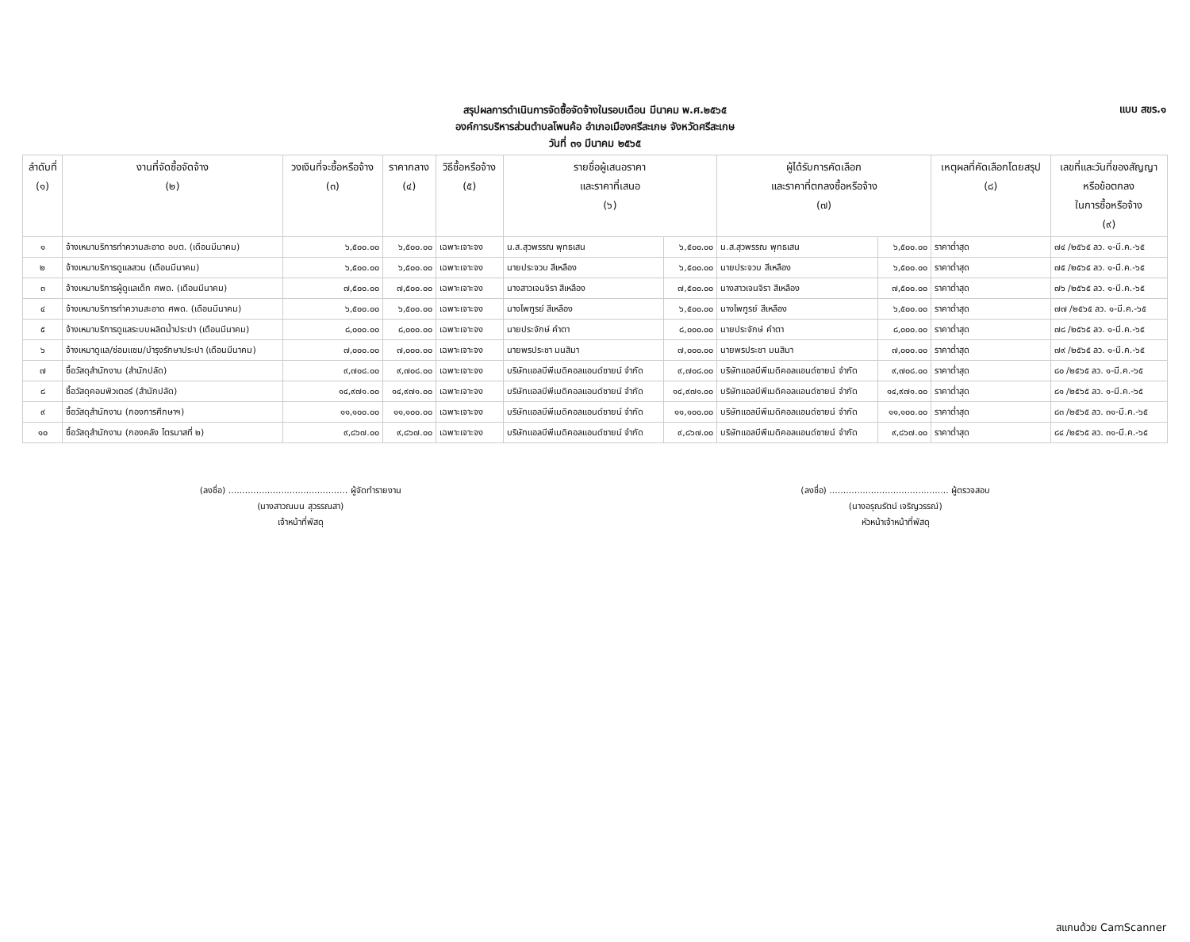สรุปผลการดำเนินการจัดซื้อจัดจ้างในรอบเดือน มีนาคม พ.ศ.๒๕๖๕
องค์การบริหารส่วนตำบลโพนค้อ อำเภอเมืองศรีสะเกษ จังหวัดศรีสะเกษ
วันที่ ๓๑ มีนาคม ๒๕๖๕
แบบ สขร.๑
| ลำดับที่ (๑) | งานที่จัดซื้อจัดจ้าง (๒) | วงเงินที่จะซื้อหรือจ้าง (๓) | ราคากลาง (๔) | วิธีซื้อหรือจ้าง (๕) | รายชื่อผู้เสนอราคา และราคาที่เสนอ (๖) | | ผู้ได้รับการคัดเลือก และราคาที่ตกลงซื้อหรือจ้าง (๗) | | เหตุผลที่คัดเลือกโดยสรุป (๘) | เลขที่และวันที่ของสัญญา หรือข้อตกลง ในการซื้อหรือจ้าง (๙) |
| --- | --- | --- | --- | --- | --- | --- | --- | --- | --- | --- |
| ๑ | จ้างเหมาบริการทำความสะอาด อบต. (เดือนมีนาคม) | ๖,๕๐๐.๐๐ | ๖,๕๐๐.๐๐ | เฉพาะเจาะจง | น.ส.สุวพรรณ พุทธเสน | ๖,๕๐๐.๐๐ | น.ส.สุวพรรณ พุทธเสน | ๖,๕๐๐.๐๐ | ราคาต่ำสุด | ๗๔ /๒๕๖๕ ลว. ๑-มี.ค.-๖๕ |
| ๒ | จ้างเหมาบริการดูแลสวน (เดือนมีนาคม) | ๖,๕๐๐.๐๐ | ๖,๕๐๐.๐๐ | เฉพาะเจาะจง | นายประจวบ สีเหลือง | ๖,๕๐๐.๐๐ | นายประจวบ สีเหลือง | ๖,๕๐๐.๐๐ | ราคาต่ำสุด | ๗๕ /๒๕๖๕ ลว. ๑-มี.ค.-๖๕ |
| ๓ | จ้างเหมาบริการผู้ดูแลเด็ก ศพด. (เดือนมีนาคม) | ๗,๕๐๐.๐๐ | ๗,๕๐๐.๐๐ | เฉพาะเจาะจง | นางสาวเจนจิรา สีเหลือง | ๗,๕๐๐.๐๐ | นางสาวเจนจิรา สีเหลือง | ๗,๕๐๐.๐๐ | ราคาต่ำสุด | ๗๖ /๒๕๖๕ ลว. ๑-มี.ค.-๖๕ |
| ๔ | จ้างเหมาบริการทำความสะอาด ศพด. (เดือนมีนาคม) | ๖,๕๐๐.๐๐ | ๖,๕๐๐.๐๐ | เฉพาะเจาะจง | นางไพฑูรย์ สีเหลือง | ๖,๕๐๐.๐๐ | นางไพฑูรย์ สีเหลือง | ๖,๕๐๐.๐๐ | ราคาต่ำสุด | ๗๗ /๒๕๖๕ ลว. ๑-มี.ค.-๖๕ |
| ๕ | จ้างเหมาบริการดูแลระบบผลิตน้ำประปา (เดือนมีนาคม) | ๘,๐๐๐.๐๐ | ๘,๐๐๐.๐๐ | เฉพาะเจาะจง | นายประจักษ์ คำตา | ๘,๐๐๐.๐๐ | นายประจักษ์ คำตา | ๘,๐๐๐.๐๐ | ราคาต่ำสุด | ๗๘ /๒๕๖๕ ลว. ๑-มี.ค.-๖๕ |
| ๖ | จ้างเหมาดูแล/ซ่อมแซม/บำรุงรักษาประปา (เดือนมีนาคม) | ๗,๐๐๐.๐๐ | ๗,๐๐๐.๐๐ | เฉพาะเจาะจง | นายพรประชา มนสิมา | ๗,๐๐๐.๐๐ | นายพรประชา มนสิมา | ๗,๐๐๐.๐๐ | ราคาต่ำสุด | ๗๙ /๒๕๖๕ ลว. ๑-มี.ค.-๖๕ |
| ๗ | ซื้อวัสดุสำนักงาน (สำนักปลัด) | ๙,๗๐๘.๐๐ | ๙,๗๐๘.๐๐ | เฉพาะเจาะจง | บริษัทแอลบีพีเมดิคอลแอนด์ซายน์ จำกัด | ๙,๗๐๘.๐๐ | บริษัทแอลบีพีเมดิคอลแอนด์ซายน์ จำกัด | ๙,๗๐๘.๐๐ | ราคาต่ำสุด | ๘๐ /๒๕๖๕ ลว. ๑-มี.ค.-๖๕ |
| ๘ | ซื้อวัสดุคอมพิวเตอร์ (สำนักปลัด) | ๑๔,๙๗๑.๐๐ | ๑๔,๙๗๑.๐๐ | เฉพาะเจาะจง | บริษัทแอลบีพีเมดิคอลแอนด์ซายน์ จำกัด | ๑๔,๙๗๑.๐๐ | บริษัทแอลบีพีเมดิคอลแอนด์ซายน์ จำกัด | ๑๔,๙๗๑.๐๐ | ราคาต่ำสุด | ๘๑ /๒๕๖๕ ลว. ๑-มี.ค.-๖๕ |
| ๙ | ซื้อวัสดุสำนักงาน (กองการศึกษาฯ) | ๑๑,๑๐๐.๐๐ | ๑๑,๑๐๐.๐๐ | เฉพาะเจาะจง | บริษัทแอลบีพีเมดิคอลแอนด์ซายน์ จำกัด | ๑๑,๑๐๐.๐๐ | บริษัทแอลบีพีเมดิคอลแอนด์ซายน์ จำกัด | ๑๑,๑๐๐.๐๐ | ราคาต่ำสุด | ๘๓ /๒๕๖๕ ลว. ๓๑-มี.ค.-๖๕ |
| ๑๐ | ซื้อวัสดุสำนักงาน (กองคลัง ไตรมาสที่ ๒) | ๙,๘๖๗.๐๐ | ๙,๘๖๗.๐๐ | เฉพาะเจาะจง | บริษัทแอลบีพีเมดิคอลแอนด์ซายน์ จำกัด | ๙,๘๖๗.๐๐ | บริษัทแอลบีพีเมดิคอลแอนด์ซายน์ จำกัด | ๙,๘๖๗.๐๐ | ราคาต่ำสุด | ๘๔ /๒๕๖๕ ลว. ๓๑-มี.ค.-๖๕ |
(ลงชื่อ) ........................................... ผู้จัดทำรายงาน
(นางสาวณมน สุวรรณสา)
เจ้าหน้าที่พัสดุ
(ลงชื่อ) ........................................... ผู้ตรวจสอบ
(นางอรุณรัตน์ เจริญวรรณ์)
หัวหน้าเจ้าหน้าที่พัสดุ
สแกนด้วย CamScanner